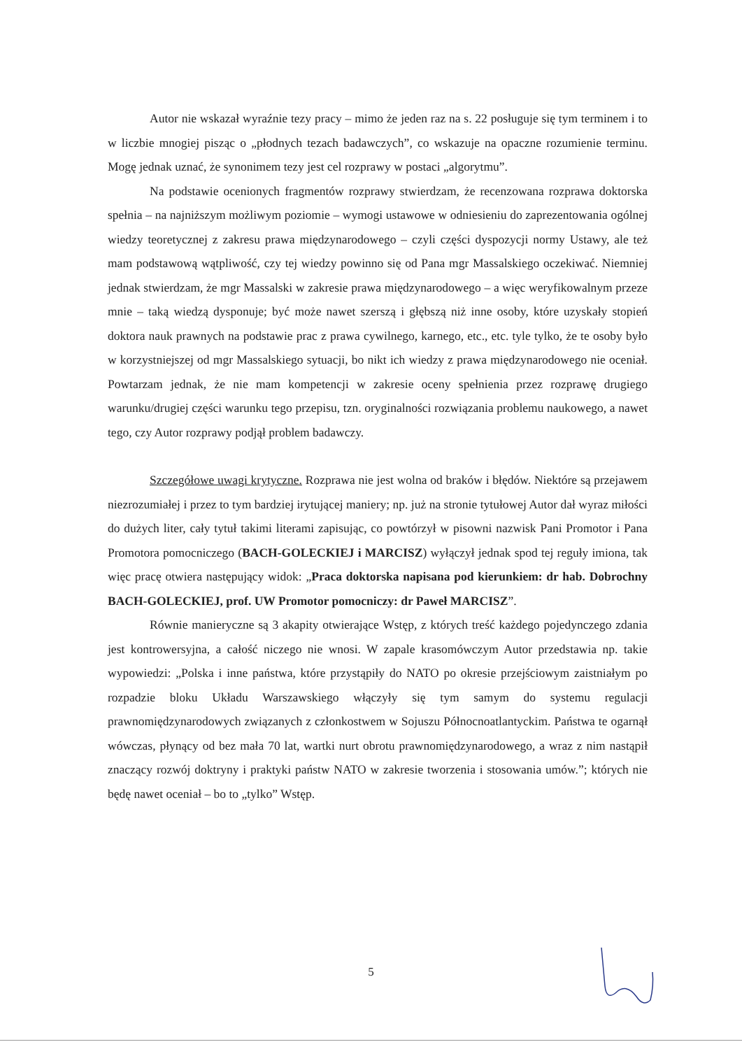Autor nie wskazał wyraźnie tezy pracy – mimo że jeden raz na s. 22 posługuje się tym terminem i to w liczbie mnogiej pisząc o „płodnych tezach badawczych”, co wskazuje na opaczne rozumienie terminu. Mogę jednak uznać, że synonimem tezy jest cel rozprawy w postaci „algorytmu”.
Na podstawie ocenionych fragmentów rozprawy stwierdzam, że recenzowana rozprawa doktorska spełnia – na najniższym możliwym poziomie – wymogi ustawowe w odniesieniu do zaprezentowania ogólnej wiedzy teoretycznej z zakresu prawa międzynarodowego – czyli części dyspozycji normy Ustawy, ale też mam podstawową wątpliwość, czy tej wiedzy powinno się od Pana mgr Massalskiego oczekiwać. Niemniej jednak stwierdzam, że mgr Massalski w zakresie prawa międzynarodowego – a więc weryfikowalnym przeze mnie – taką wiedzą dysponuje; być może nawet szerszą i głębszą niż inne osoby, które uzyskały stopień doktora nauk prawnych na podstawie prac z prawa cywilnego, karnego, etc., etc. tyle tylko, że te osoby było w korzystniejszej od mgr Massalskiego sytuacji, bo nikt ich wiedzy z prawa międzynarodowego nie oceniał. Powtarzam jednak, że nie mam kompetencji w zakresie oceny spełnienia przez rozprawę drugiego warunku/drugiej części warunku tego przepisu, tzn. oryginalności rozwiązania problemu naukowego, a nawet tego, czy Autor rozprawy podjął problem badawczy.
Szczegółowe uwagi krytyczne. Rozprawa nie jest wolna od braków i błędów. Niektóre są przejawem niezrozumiałej i przez to tym bardziej irytującej maniery; np. już na stronie tytułowej Autor dał wyraz miłości do dużych liter, cały tytuł takimi literami zapisując, co powtórzył w pisowni nazwisk Pani Promotor i Pana Promotora pomocniczego (BACH-GOLECKIEJ i MARCISZ) wyłączył jednak spod tej reguły imiona, tak więc pracę otwiera następujący widok: „Praca doktorska napisana pod kierunkiem: dr hab. Dobrochny BACH-GOLECKIEJ, prof. UW Promotor pomocniczy: dr Paweł MARCISZ”.
Równie manieryczne są 3 akapity otwierające Wstęp, z których treść każdego pojedynczego zdania jest kontrowersyjna, a całość niczego nie wnosi. W zapale krasomówczym Autor przedstawia np. takie wypowiedzi: „Polska i inne państwa, które przystąpiły do NATO po okresie przejściowym zaistniałym po rozpadzie bloku Układu Warszawskiego włączyły się tym samym do systemu regulacji prawnomiędzynarodowych związanych z członkostwem w Sojuszu Północnoatlantyckim. Państwa te ogarnął wówczas, płynący od bez mała 70 lat, wartki nurt obrotu prawnomiędzynarodowego, a wraz z nim nastąpił znaczący rozwój doktryny i praktyki państw NATO w zakresie tworzenia i stosowania umów.”; których nie będę nawet oceniał – bo to „tylko” Wstęp.
5